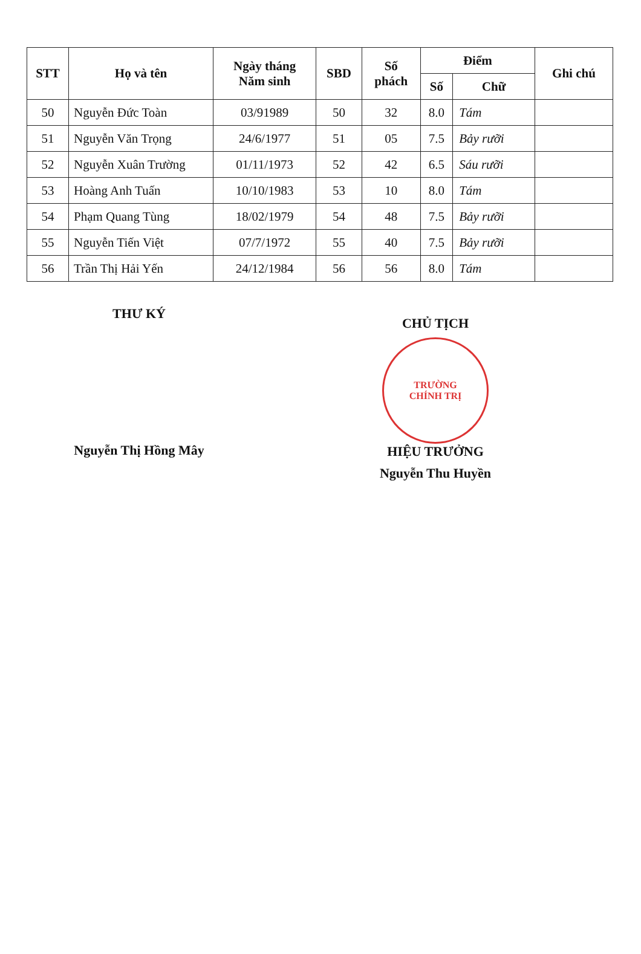| STT | Họ và tên | Ngày tháng Năm sinh | SBD | Số phách | Điểm | | Ghi chú |
| --- | --- | --- | --- | --- | --- | --- | --- |
| | | | | | Số | Chữ | |
| 50 | Nguyễn Đức Toàn | 03/91989 | 50 | 32 | 8.0 | Tám | |
| 51 | Nguyễn Văn Trọng | 24/6/1977 | 51 | 05 | 7.5 | Bảy rưỡi | |
| 52 | Nguyễn Xuân Trường | 01/11/1973 | 52 | 42 | 6.5 | Sáu rưỡi | |
| 53 | Hoàng Anh Tuấn | 10/10/1983 | 53 | 10 | 8.0 | Tám | |
| 54 | Phạm Quang Tùng | 18/02/1979 | 54 | 48 | 7.5 | Bảy rưỡi | |
| 55 | Nguyễn Tiến Việt | 07/7/1972 | 55 | 40 | 7.5 | Bảy rưỡi | |
| 56 | Trần Thị Hải Yến | 24/12/1984 | 56 | 56 | 8.0 | Tám | |
THƯ KÝ
Nguyễn Thị Hồng Mây
CHỦ TỊCH
TRƯỜNG
CHÍNH TRỊ
HIỆU TRƯỞNG
Nguyễn Thu Huyền